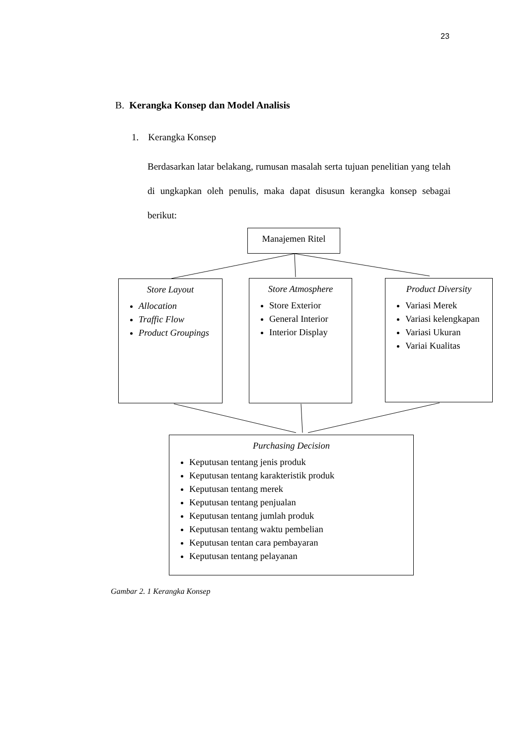23
B. Kerangka Konsep dan Model Analisis
1. Kerangka Konsep
Berdasarkan latar belakang, rumusan masalah serta tujuan penelitian yang telah di ungkapkan oleh penulis, maka dapat disusun kerangka konsep sebagai berikut:
Manajemen Ritel
Store Layout
Allocation
Traffic Flow
Product Groupings
Store Atmosphere
Store Exterior
General Interior
Interior Display
Product Diversity
Variasi Merek
Variasi kelengkapan
Variasi Ukuran
Variai Kualitas
Purchasing Decision
Keputusan tentang jenis produk
Keputusan tentang karakteristik produk
Keputusan tentang merek
Keputusan tentang penjualan
Keputusan tentang jumlah produk
Keputusan tentang waktu pembelian
Keputusan tentan cara pembayaran
Keputusan tentang pelayanan
Gambar 2. 1 Kerangka Konsep